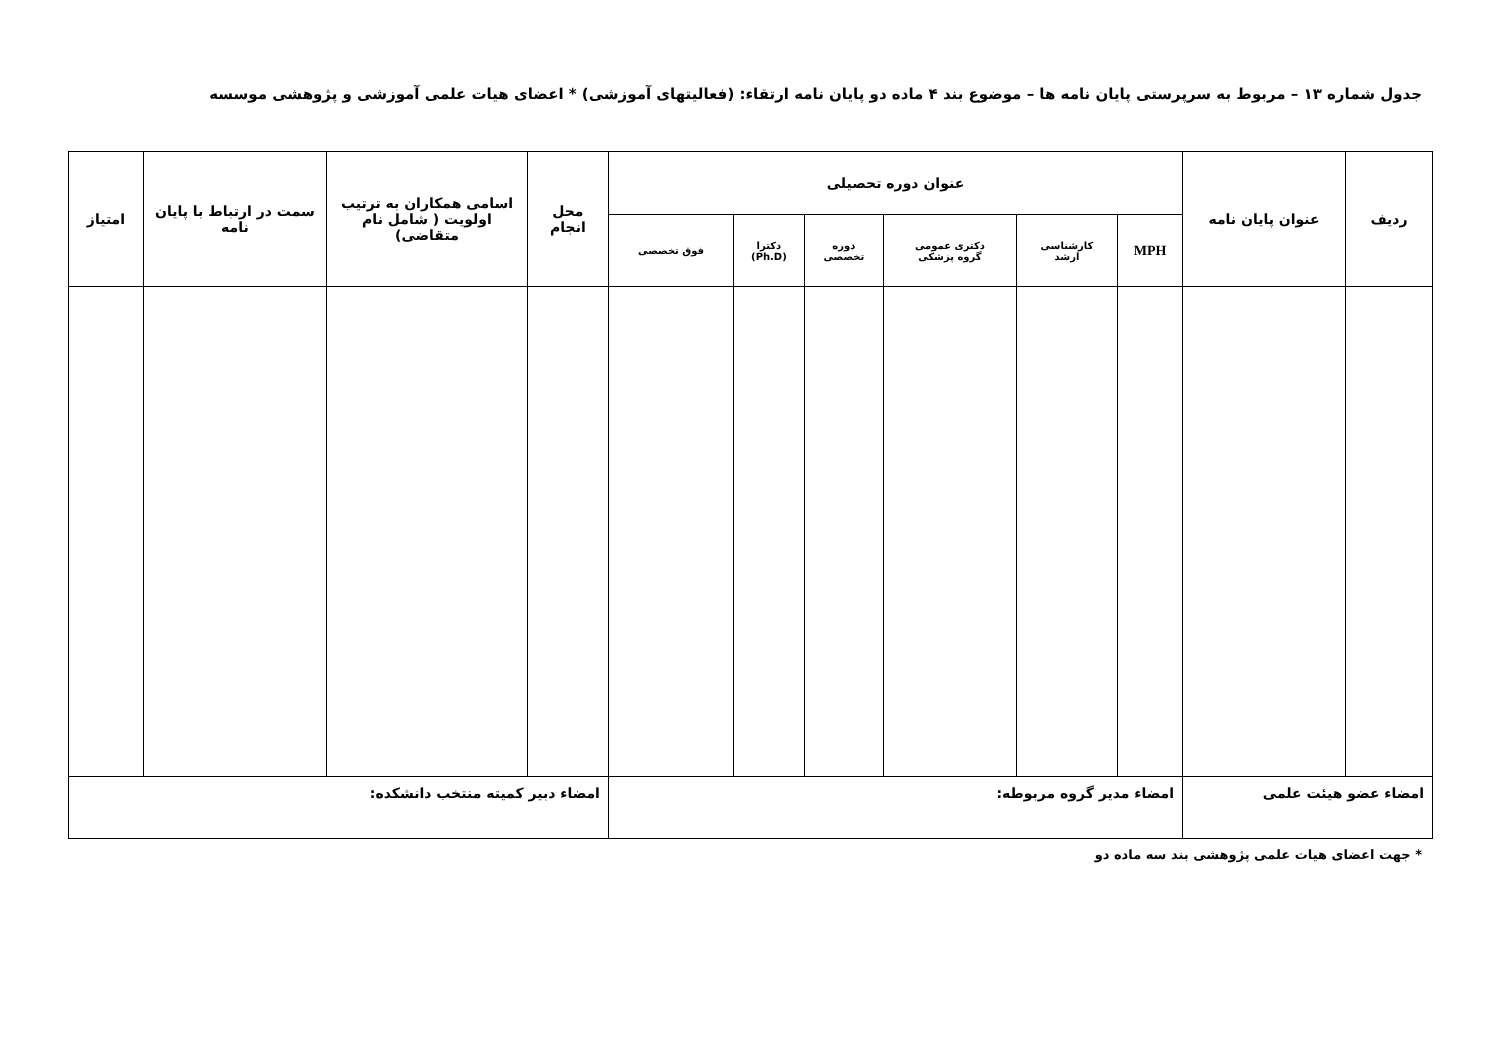جدول شماره ۱۳ – مربوط به سرپرستی پایان نامه ها – موضوع بند ۴ ماده دو پایان نامه ارتقاء: (فعالیتهای آموزشی) * اعضای هیات علمی آموزشی و پژوهشی موسسه
| ردیف | عنوان پایان نامه | عنوان دوره تحصیلی | | | | | | محل انجام | اسامی همکاران به ترتیب اولویت ( شامل نام متقاضی) | سمت در ارتباط با پایان نامه | امتیاز |
| --- | --- | --- | --- | --- | --- | --- | --- | --- | --- | --- | --- |
| | | MPH | کارشناسی ارشد | دکتری عمومی گروه پزشکی | دوره تخصصی | دکترا (Ph.D) | فوق تخصصی | | | | |
| امضاء عضو هیئت علمی | | امضاء مدیر گروه مربوطه: | | | | | | امضاء دبیر کمیته منتخب دانشکده: | | | |
* جهت اعضای هیات علمی پژوهشی بند سه ماده دو